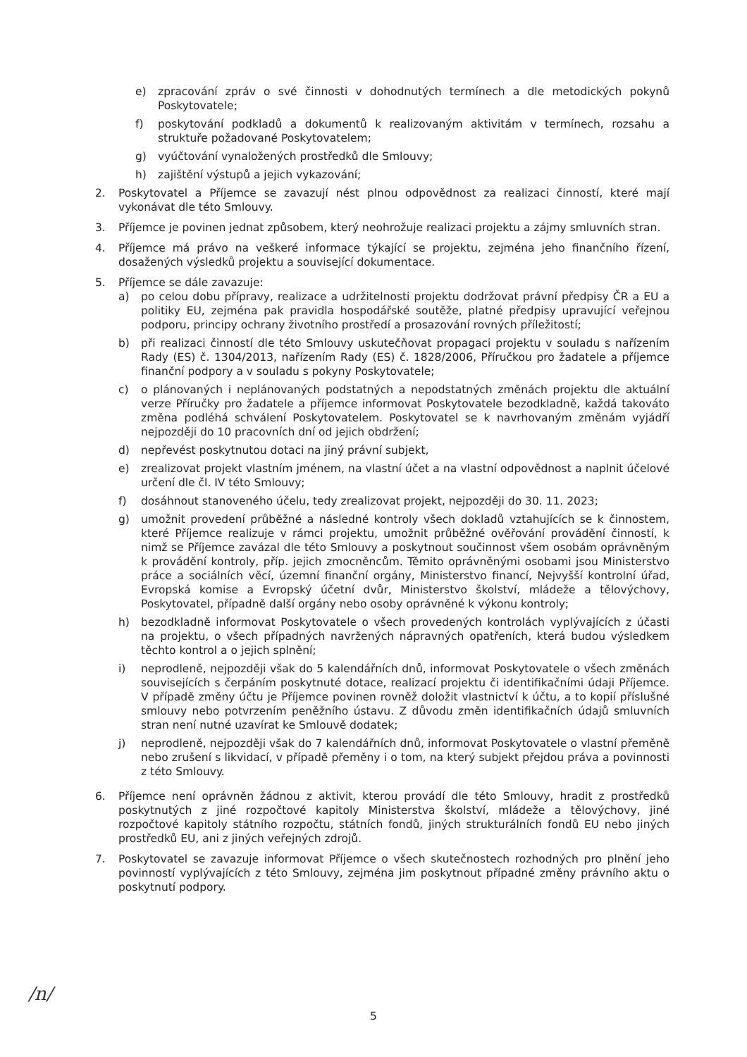e) zpracování zpráv o své činnosti v dohodnutých termínech a dle metodických pokynů Poskytovatele;
f) poskytování podkladů a dokumentů k realizovaným aktivitám v termínech, rozsahu a struktuře požadované Poskytovatelem;
g) vyúčtování vynaložených prostředků dle Smlouvy;
h) zajištění výstupů a jejich vykazování;
2. Poskytovatel a Příjemce se zavazují nést plnou odpovědnost za realizaci činností, které mají vykonávat dle této Smlouvy.
3. Příjemce je povinen jednat způsobem, který neohrožuje realizaci projektu a zájmy smluvních stran.
4. Příjemce má právo na veškeré informace týkající se projektu, zejména jeho finančního řízení, dosažených výsledků projektu a související dokumentace.
5. Příjemce se dále zavazuje:
a) po celou dobu přípravy, realizace a udržitelnosti projektu dodržovat právní předpisy ČR a EU a politiky EU, zejména pak pravidla hospodářské soutěže, platné předpisy upravující veřejnou podporu, principy ochrany životního prostředí a prosazování rovných příležitostí;
b) při realizaci činností dle této Smlouvy uskutečňovat propagaci projektu v souladu s nařízením Rady (ES) č. 1304/2013, nařízením Rady (ES) č. 1828/2006, Příručkou pro žadatele a příjemce finanční podpory a v souladu s pokyny Poskytovatele;
c) o plánovaných i neplánovaných podstatných a nepodstatných změnách projektu dle aktuální verze Příručky pro žadatele a příjemce informovat Poskytovatele bezodkladně, každá takováto změna podléhá schválení Poskytovatelem. Poskytovatel se k navrhovaným změnám vyjádří nejpozději do 10 pracovních dní od jejich obdržení;
d) nepřevést poskytnutou dotaci na jiný právní subjekt,
e) zrealizovat projekt vlastním jménem, na vlastní účet a na vlastní odpovědnost a naplnit účelové určení dle čl. IV této Smlouvy;
f) dosáhnout stanoveného účelu, tedy zrealizovat projekt, nejpozději do 30. 11. 2023;
g) umožnit provedení průběžné a následné kontroly všech dokladů vztahujících se k činnostem, které Příjemce realizuje v rámci projektu, umožnit průběžné ověřování provádění činností, k nimž se Příjemce zavázal dle této Smlouvy a poskytnout součinnost všem osobám oprávněným k provádění kontroly, příp. jejich zmocněncům. Těmito oprávněnými osobami jsou Ministerstvo práce a sociálních věcí, územní finanční orgány, Ministerstvo financí, Nejvyšší kontrolní úřad, Evropská komise a Evropský účetní dvůr, Ministerstvo školství, mládeže a tělovýchovy, Poskytovatel, případně další orgány nebo osoby oprávněné k výkonu kontroly;
h) bezodkladně informovat Poskytovatele o všech provedených kontrolách vyplývajících z účasti na projektu, o všech případných navržených nápravných opatřeních, která budou výsledkem těchto kontrol a o jejich splnění;
i) neprodleně, nejpozději však do 5 kalendářních dnů, informovat Poskytovatele o všech změnách souvisejících s čerpáním poskytnuté dotace, realizací projektu či identifikačními údaji Příjemce. V případě změny účtu je Příjemce povinen rovněž doložit vlastnictví k účtu, a to kopií příslušné smlouvy nebo potvrzením peněžního ústavu. Z důvodu změn identifikačních údajů smluvních stran není nutné uzavírat ke Smlouvě dodatek;
j) neprodleně, nejpozději však do 7 kalendářních dnů, informovat Poskytovatele o vlastní přeměně nebo zrušení s likvidací, v případě přeměny i o tom, na který subjekt přejdou práva a povinnosti z této Smlouvy.
6. Příjemce není oprávněn žádnou z aktivit, kterou provádí dle této Smlouvy, hradit z prostředků poskytnutých z jiné rozpočtové kapitoly Ministerstva školství, mládeže a tělovýchovy, jiné rozpočtové kapitoly státního rozpočtu, státních fondů, jiných strukturálních fondů EU nebo jiných prostředků EU, ani z jiných veřejných zdrojů.
7. Poskytovatel se zavazuje informovat Příjemce o všech skutečnostech rozhodných pro plnění jeho povinností vyplývajících z této Smlouvy, zejména jim poskytnout případné změny právního aktu o poskytnutí podpory.
/n/
5